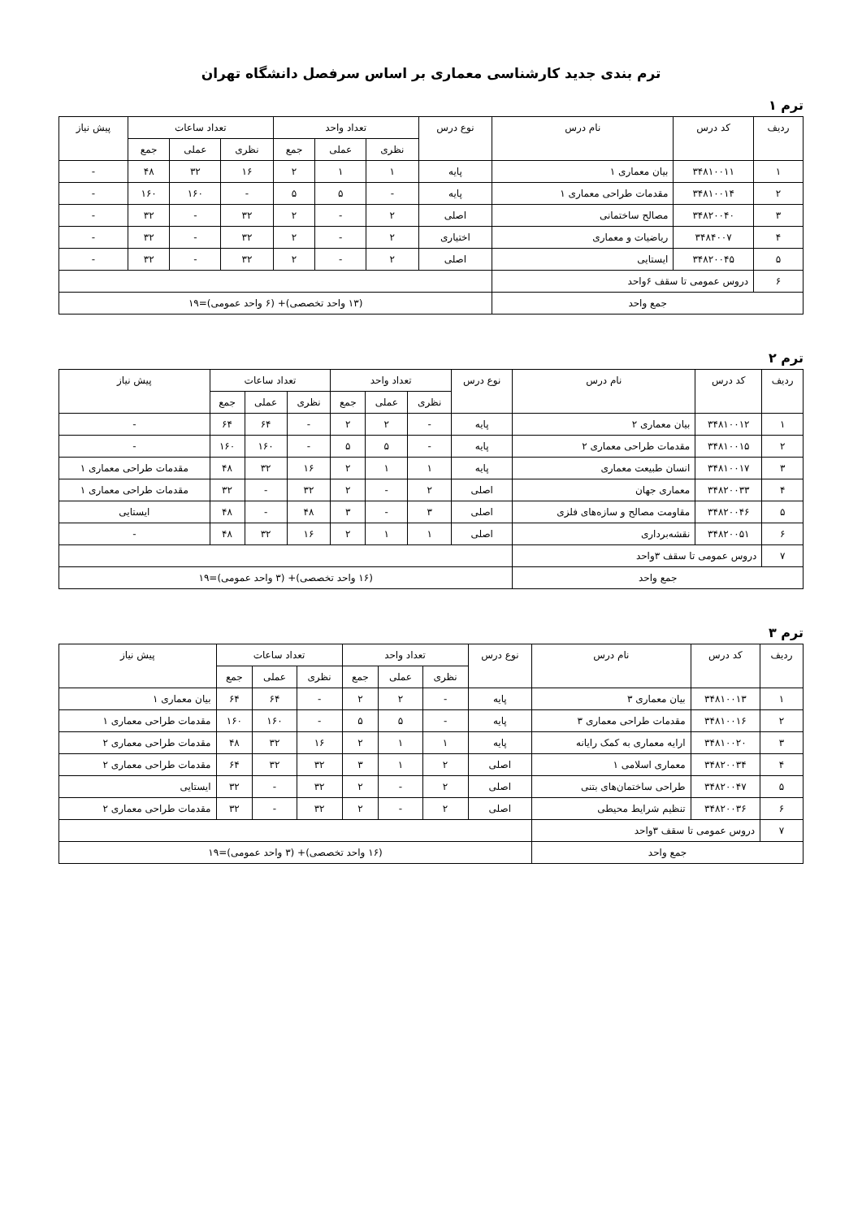ترم بندی جدید کارشناسی معماری بر اساس سرفصل دانشگاه تهران
ترم ۱
| ردیف | کد درس | نام درس | نوع درس | تعداد واحد | | | تعداد ساعات | | | پیش نیاز |
| --- | --- | --- | --- | --- | --- | --- | --- | --- | --- | --- |
| | | | | نظری | عملی | جمع | نظری | عملی | جمع | |
| ۱ | ۳۴۸۱۰۰۱۱ | بیان معماری ۱ | پایه | ۱ | ۱ | ۲ | ۱۶ | ۳۲ | ۴۸ | - |
| ۲ | ۳۴۸۱۰۰۱۴ | مقدمات طراحی معماری ۱ | پایه | - | ۵ | ۵ | - | ۱۶۰ | ۱۶۰ | - |
| ۳ | ۳۴۸۲۰۰۴۰ | مصالح ساختمانی | اصلی | ۲ | - | ۲ | ۳۲ | - | ۳۲ | - |
| ۴ | ۳۴۸۴۰۰۷ | ریاضیات و معماری | اختیاری | ۲ | - | ۲ | ۳۲ | - | ۳۲ | - |
| ۵ | ۳۴۸۲۰۰۴۵ | ایستایی | اصلی | ۲ | - | ۲ | ۳۲ | - | ۳۲ | - |
| ۶ | دروس عمومی تا سقف ۶واحد | | | | | | | | | |
| جمع واحد | | | (۱۳ واحد تخصصی)+ (۶ واحد عمومی)=۱۹ | | | | | | | |
ترم ۲
| ردیف | کد درس | نام درس | نوع درس | تعداد واحد | | | تعداد ساعات | | | پیش نیاز |
| --- | --- | --- | --- | --- | --- | --- | --- | --- | --- | --- |
| | | | | نظری | عملی | جمع | نظری | عملی | جمع | |
| ۱ | ۳۴۸۱۰۰۱۲ | بیان معماری ۲ | پایه | - | ۲ | ۲ | - | ۶۴ | ۶۴ | - |
| ۲ | ۳۴۸۱۰۰۱۵ | مقدمات طراحی معماری ۲ | پایه | - | ۵ | ۵ | - | ۱۶۰ | ۱۶۰ | - |
| ۳ | ۳۴۸۱۰۰۱۷ | انسان طبیعت معماری | پایه | ۱ | ۱ | ۲ | ۱۶ | ۳۲ | ۴۸ | مقدمات طراحی معماری ۱ |
| ۴ | ۳۴۸۲۰۰۳۳ | معماری جهان | اصلی | ۲ | - | ۲ | ۳۲ | - | ۳۲ | مقدمات طراحی معماری ۱ |
| ۵ | ۳۴۸۲۰۰۴۶ | مقاومت مصالح و سازه‌های فلزی | اصلی | ۳ | - | ۳ | ۴۸ | - | ۴۸ | ایستایی |
| ۶ | ۳۴۸۲۰۰۵۱ | نقشه‌برداری | اصلی | ۱ | ۱ | ۲ | ۱۶ | ۳۲ | ۴۸ | - |
| ۷ | دروس عمومی تا سقف ۳واحد | | | | | | | | | |
| جمع واحد | | | (۱۶ واحد تخصصی)+ (۳ واحد عمومی)=۱۹ | | | | | | | |
ترم ۳
| ردیف | کد درس | نام درس | نوع درس | تعداد واحد | | | تعداد ساعات | | | پیش نیاز |
| --- | --- | --- | --- | --- | --- | --- | --- | --- | --- | --- |
| | | | | نظری | عملی | جمع | نظری | عملی | جمع | |
| ۱ | ۳۴۸۱۰۰۱۳ | بیان معماری ۳ | پایه | - | ۲ | ۲ | - | ۶۴ | ۶۴ | بیان معماری ۱ |
| ۲ | ۳۴۸۱۰۰۱۶ | مقدمات طراحی معماری ۳ | پایه | - | ۵ | ۵ | - | ۱۶۰ | ۱۶۰ | مقدمات طراحی معماری ۱ |
| ۳ | ۳۴۸۱۰۰۲۰ | ارایه معماری به کمک رایانه | پایه | ۱ | ۱ | ۲ | ۱۶ | ۳۲ | ۴۸ | مقدمات طراحی معماری ۲ |
| ۴ | ۳۴۸۲۰۰۳۴ | معماری اسلامی ۱ | اصلی | ۲ | ۱ | ۳ | ۳۲ | ۳۲ | ۶۴ | مقدمات طراحی معماری ۲ |
| ۵ | ۳۴۸۲۰۰۴۷ | طراحی ساختمان‌های بتنی | اصلی | ۲ | - | ۲ | ۳۲ | - | ۳۲ | ایستایی |
| ۶ | ۳۴۸۲۰۰۳۶ | تنظیم شرایط محیطی | اصلی | ۲ | - | ۲ | ۳۲ | - | ۳۲ | مقدمات طراحی معماری ۲ |
| ۷ | دروس عمومی تا سقف ۳واحد | | | | | | | | | |
| جمع واحد | | | (۱۶ واحد تخصصی)+ (۳ واحد عمومی)=۱۹ | | | | | | | |